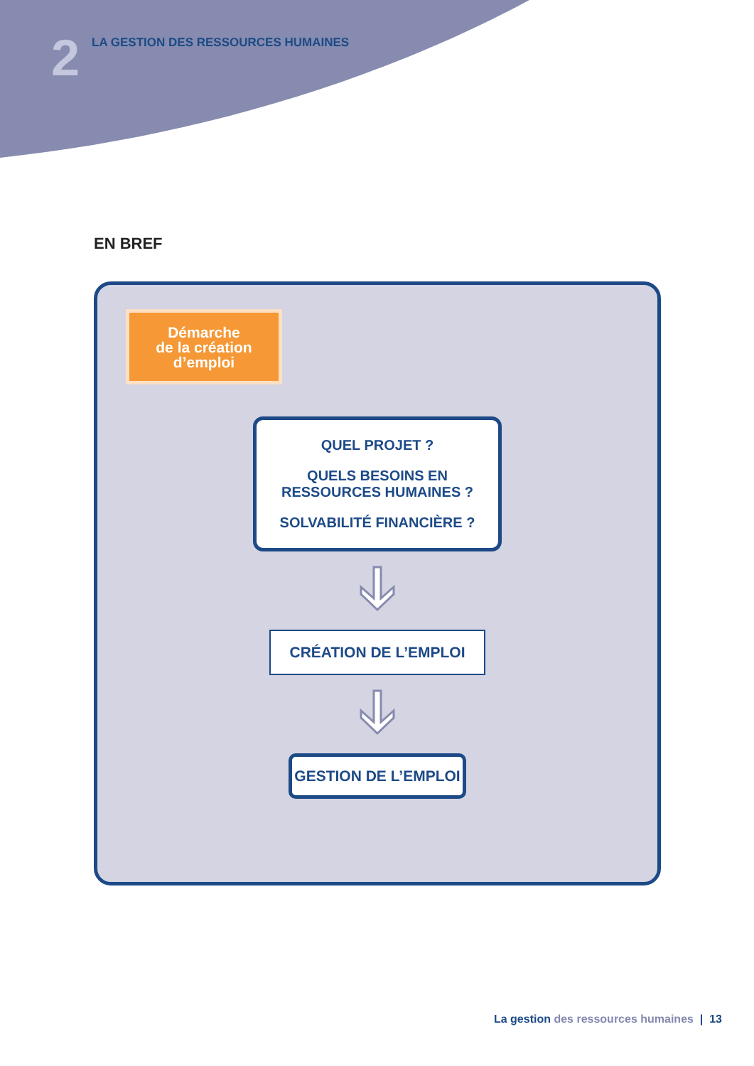2
LA GESTION DES RESSOURCES HUMAINES
EN BREF
Démarche
de la création
d’emploi
QUEL PROJET ?
QUELS BESOINS EN
RESSOURCES HUMAINES ?
SOLVABILITÉ FINANCIÈRE ?
CRÉATION DE L’EMPLOI
GESTION DE L’EMPLOI
La gestion des ressources humaines | 13